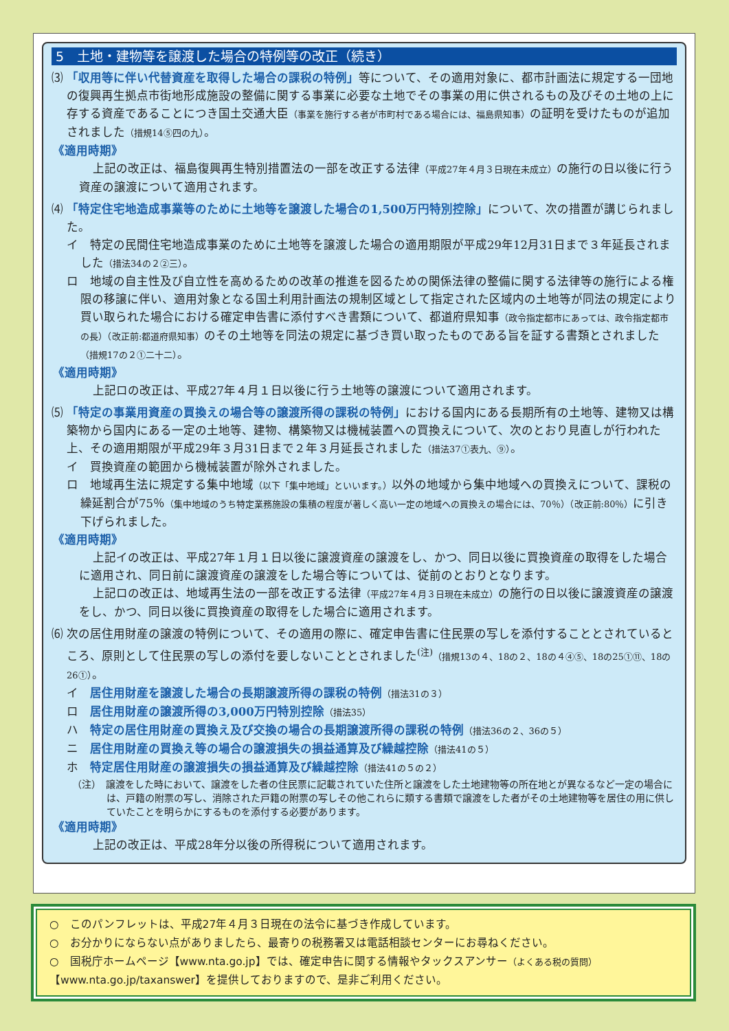5　土地・建物等を譲渡した場合の特例等の改正（続き）
⑶ 「収用等に伴い代替資産を取得した場合の課税の特例」等について、その適用対象に、都市計画法に規定する一団地の復興再生拠点市街地形成施設の整備に関する事業に必要な土地でその事業の用に供されるもの及びその土地の上に存する資産であることにつき国土交通大臣（事業を施行する者が市町村である場合には、福島県知事）の証明を受けたものが追加されました（措規14⑤四の九）。
《適用時期》
上記の改正は、福島復興再生特別措置法の一部を改正する法律（平成27年４月３日現在未成立）の施行の日以後に行う資産の譲渡について適用されます。
⑷ 「特定住宅地造成事業等のために土地等を譲渡した場合の1,500万円特別控除」について、次の措置が講じられました。
イ　特定の民間住宅地造成事業のために土地等を譲渡した場合の適用期限が平成29年12月31日まで３年延長されました（措法34の２②三）。
ロ　地域の自主性及び自立性を高めるための改革の推進を図るための関係法律の整備に関する法律等の施行による権限の移譲に伴い、適用対象となる国土利用計画法の規制区域として指定された区域内の土地等が同法の規定により買い取られた場合における確定申告書に添付すべき書類について、都道府県知事（政令指定都市にあっては、政令指定都市の長）（改正前:都道府県知事）のその土地等を同法の規定に基づき買い取ったものである旨を証する書類とされました（措規17の２①二十二）。
《適用時期》
上記ロの改正は、平成27年４月１日以後に行う土地等の譲渡について適用されます。
⑸ 「特定の事業用資産の買換えの場合等の譲渡所得の課税の特例」における国内にある長期所有の土地等、建物又は構築物から国内にある一定の土地等、建物、構築物又は機械装置への買換えについて、次のとおり見直しが行われた上、その適用期限が平成29年３月31日まで２年３月延長されました（措法37①表九、⑨）。
イ　買換資産の範囲から機械装置が除外されました。
ロ　地域再生法に規定する集中地域（以下「集中地域」といいます。）以外の地域から集中地域への買換えについて、課税の繰延割合が75％（集中地域のうち特定業務施設の集積の程度が著しく高い一定の地域への買換えの場合には、70％）（改正前:80％）に引き下げられました。
《適用時期》
上記イの改正は、平成27年１月１日以後に譲渡資産の譲渡をし、かつ、同日以後に買換資産の取得をした場合に適用され、同日前に譲渡資産の譲渡をした場合等については、従前のとおりとなります。
上記ロの改正は、地域再生法の一部を改正する法律（平成27年４月３日現在未成立）の施行の日以後に譲渡資産の譲渡をし、かつ、同日以後に買換資産の取得をした場合に適用されます。
⑹ 次の居住用財産の譲渡の特例について、その適用の際に、確定申告書に住民票の写しを添付することとされているところ、原則として住民票の写しの添付を要しないこととされました<sup>(注)</sup>（措規13の４、18の２、18の４④⑤、18の25①⑪、18の26①）。
イ　居住用財産を譲渡した場合の長期譲渡所得の課税の特例（措法31の３）
ロ　居住用財産の譲渡所得の3,000万円特別控除（措法35）
ハ　特定の居住用財産の買換え及び交換の場合の長期譲渡所得の課税の特例（措法36の２、36の５）
ニ　居住用財産の買換え等の場合の譲渡損失の損益通算及び繰越控除（措法41の５）
ホ　特定居住用財産の譲渡損失の損益通算及び繰越控除（措法41の５の２）
（注）　譲渡をした時において、譲渡をした者の住民票に記載されていた住所と譲渡をした土地建物等の所在地とが異なるなど一定の場合には、戸籍の附票の写し、消除された戸籍の附票の写しその他これらに類する書類で譲渡をした者がその土地建物等を居住の用に供していたことを明らかにするものを添付する必要があります。
《適用時期》
上記の改正は、平成28年分以後の所得税について適用されます。
○　このパンフレットは、平成27年４月３日現在の法令に基づき作成しています。
○　お分かりにならない点がありましたら、最寄りの税務署又は電話相談センターにお尋ねください。
○　国税庁ホームページ【www.nta.go.jp】では、確定申告に関する情報やタックスアンサー（よくある税の質問）
【www.nta.go.jp/taxanswer】を提供しておりますので、是非ご利用ください。